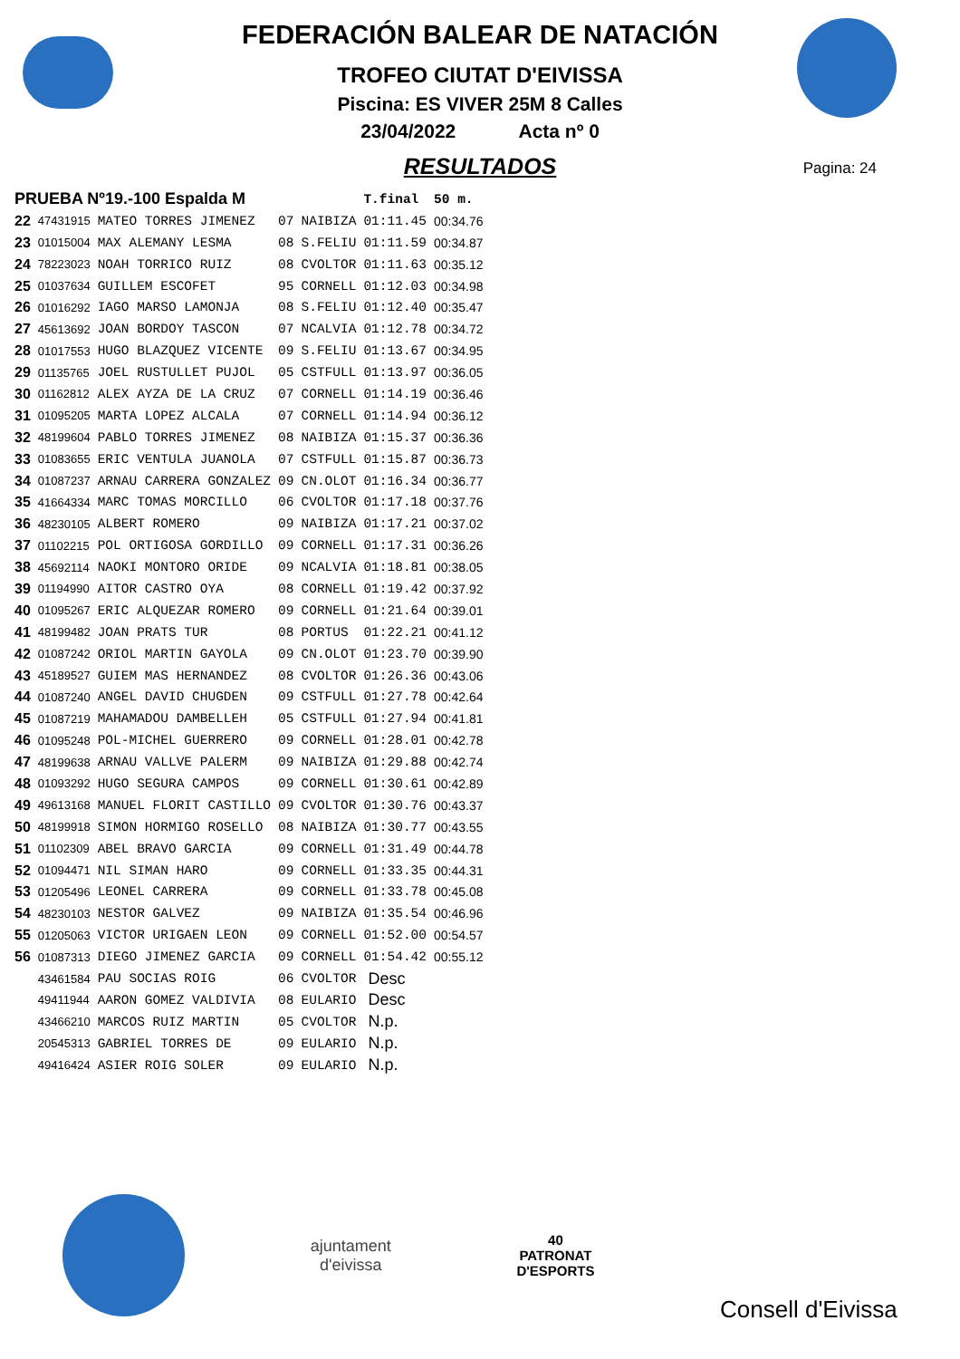FEDERACIÓN BALEAR DE NATACIÓN
TROFEO CIUTAT D'EIVISSA
Piscina: ES VIVER 25M 8 Calles
23/04/2022 Acta nº 0
RESULTADOS
Pagina: 24
| PRUEBA Nº19.-100 Espalda M | | | | | T.final | 50 m. |
| 22 | 47431915 | MATEO TORRES JIMENEZ | 07 | NAIBIZA | 01:11.45 | 00:34.76 |
| 23 | 01015004 | MAX ALEMANY LESMA | 08 | S.FELIU | 01:11.59 | 00:34.87 |
| 24 | 78223023 | NOAH TORRICO RUIZ | 08 | CVOLTOR | 01:11.63 | 00:35.12 |
| 25 | 01037634 | GUILLEM ESCOFET | 95 | CORNELL | 01:12.03 | 00:34.98 |
| 26 | 01016292 | IAGO MARSO LAMONJA | 08 | S.FELIU | 01:12.40 | 00:35.47 |
| 27 | 45613692 | JOAN BORDOY TASCON | 07 | NCALVIA | 01:12.78 | 00:34.72 |
| 28 | 01017553 | HUGO BLAZQUEZ VICENTE | 09 | S.FELIU | 01:13.67 | 00:34.95 |
| 29 | 01135765 | JOEL RUSTULLET PUJOL | 05 | CSTFULL | 01:13.97 | 00:36.05 |
| 30 | 01162812 | ALEX AYZA DE LA CRUZ | 07 | CORNELL | 01:14.19 | 00:36.46 |
| 31 | 01095205 | MARTA LOPEZ ALCALA | 07 | CORNELL | 01:14.94 | 00:36.12 |
| 32 | 48199604 | PABLO TORRES JIMENEZ | 08 | NAIBIZA | 01:15.37 | 00:36.36 |
| 33 | 01083655 | ERIC VENTULA JUANOLA | 07 | CSTFULL | 01:15.87 | 00:36.73 |
| 34 | 01087237 | ARNAU CARRERA GONZALEZ | 09 | CN.OLOT | 01:16.34 | 00:36.77 |
| 35 | 41664334 | MARC TOMAS MORCILLO | 06 | CVOLTOR | 01:17.18 | 00:37.76 |
| 36 | 48230105 | ALBERT ROMERO | 09 | NAIBIZA | 01:17.21 | 00:37.02 |
| 37 | 01102215 | POL ORTIGOSA GORDILLO | 09 | CORNELL | 01:17.31 | 00:36.26 |
| 38 | 45692114 | NAOKI MONTORO ORIDE | 09 | NCALVIA | 01:18.81 | 00:38.05 |
| 39 | 01194990 | AITOR CASTRO OYA | 08 | CORNELL | 01:19.42 | 00:37.92 |
| 40 | 01095267 | ERIC ALQUEZAR ROMERO | 09 | CORNELL | 01:21.64 | 00:39.01 |
| 41 | 48199482 | JOAN PRATS TUR | 08 | PORTUS | 01:22.21 | 00:41.12 |
| 42 | 01087242 | ORIOL MARTIN GAYOLA | 09 | CN.OLOT | 01:23.70 | 00:39.90 |
| 43 | 45189527 | GUIEM MAS HERNANDEZ | 08 | CVOLTOR | 01:26.36 | 00:43.06 |
| 44 | 01087240 | ANGEL DAVID CHUGDEN | 09 | CSTFULL | 01:27.78 | 00:42.64 |
| 45 | 01087219 | MAHAMADOU DAMBELLEH | 05 | CSTFULL | 01:27.94 | 00:41.81 |
| 46 | 01095248 | POL-MICHEL GUERRERO | 09 | CORNELL | 01:28.01 | 00:42.78 |
| 47 | 48199638 | ARNAU VALLVE PALERM | 09 | NAIBIZA | 01:29.88 | 00:42.74 |
| 48 | 01093292 | HUGO SEGURA CAMPOS | 09 | CORNELL | 01:30.61 | 00:42.89 |
| 49 | 49613168 | MANUEL FLORIT CASTILLO | 09 | CVOLTOR | 01:30.76 | 00:43.37 |
| 50 | 48199918 | SIMON HORMIGO ROSELLO | 08 | NAIBIZA | 01:30.77 | 00:43.55 |
| 51 | 01102309 | ABEL BRAVO GARCIA | 09 | CORNELL | 01:31.49 | 00:44.78 |
| 52 | 01094471 | NIL SIMAN HARO | 09 | CORNELL | 01:33.35 | 00:44.31 |
| 53 | 01205496 | LEONEL CARRERA | 09 | CORNELL | 01:33.78 | 00:45.08 |
| 54 | 48230103 | NESTOR GALVEZ | 09 | NAIBIZA | 01:35.54 | 00:46.96 |
| 55 | 01205063 | VICTOR URIGAEN LEON | 09 | CORNELL | 01:52.00 | 00:54.57 |
| 56 | 01087313 | DIEGO JIMENEZ GARCIA | 09 | CORNELL | 01:54.42 | 00:55.12 |
| | 43461584 | PAU SOCIAS ROIG | 06 | CVOLTOR | Desc | |
| | 49411944 | AARON GOMEZ VALDIVIA | 08 | EULARIO | Desc | |
| | 43466210 | MARCOS RUIZ MARTIN | 05 | CVOLTOR | N.p. | |
| | 20545313 | GABRIEL TORRES DE | 09 | EULARIO | N.p. | |
| | 49416424 | ASIER ROIG SOLER | 09 | EULARIO | N.p. | |
ajuntament
d'eivissa
40
PATRONAT
D'ESPORTS
Consell d'Eivissa